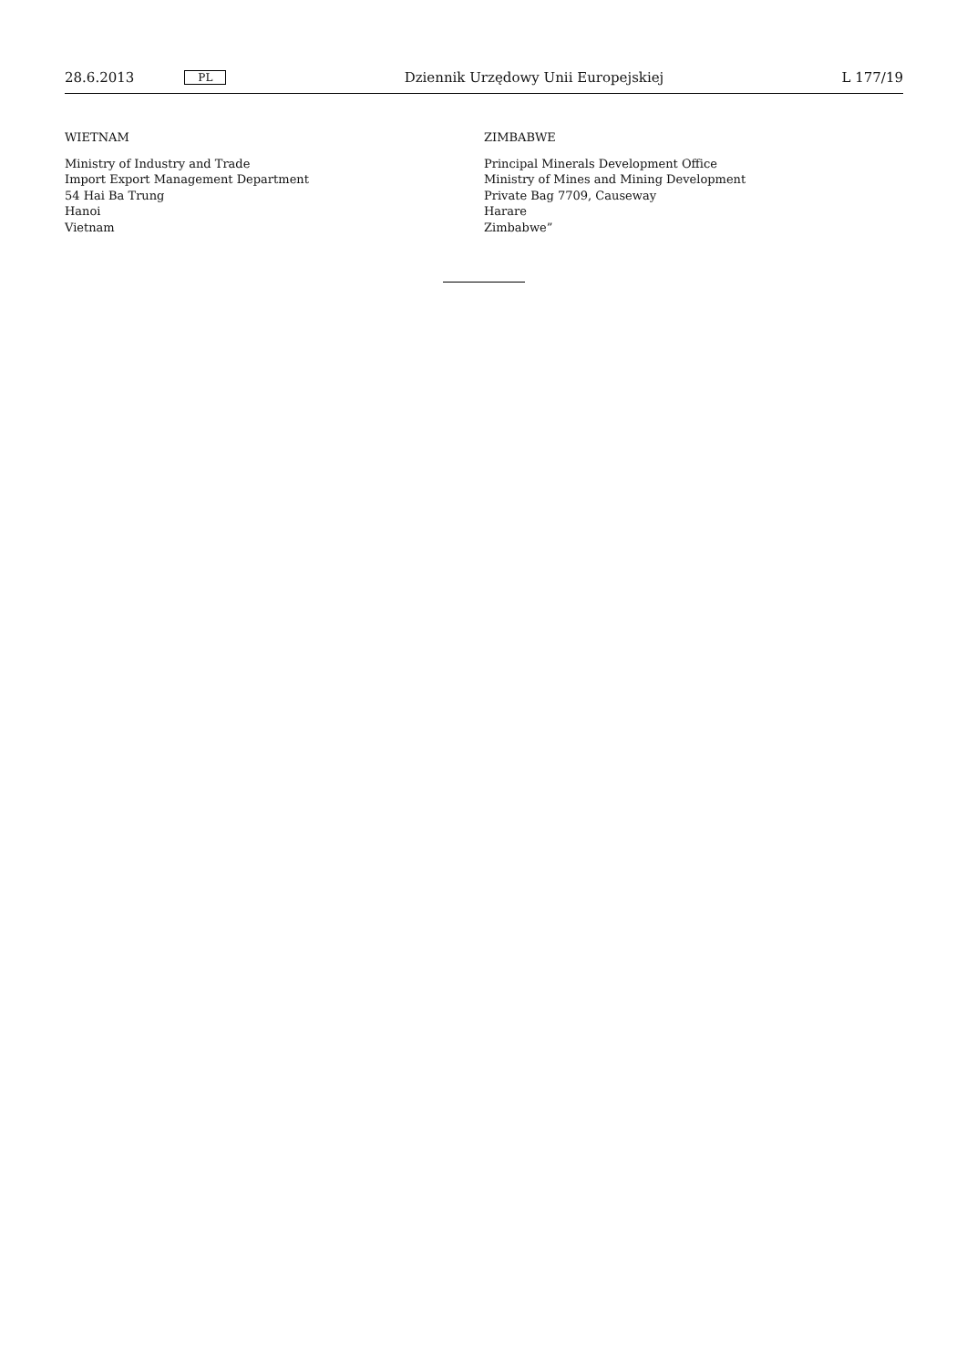28.6.2013 PL Dziennik Urzędowy Unii Europejskiej L 177/19
WIETNAM
Ministry of Industry and Trade
Import Export Management Department
54 Hai Ba Trung
Hanoi
Vietnam
ZIMBABWE
Principal Minerals Development Office
Ministry of Mines and Mining Development
Private Bag 7709, Causeway
Harare
Zimbabwe”